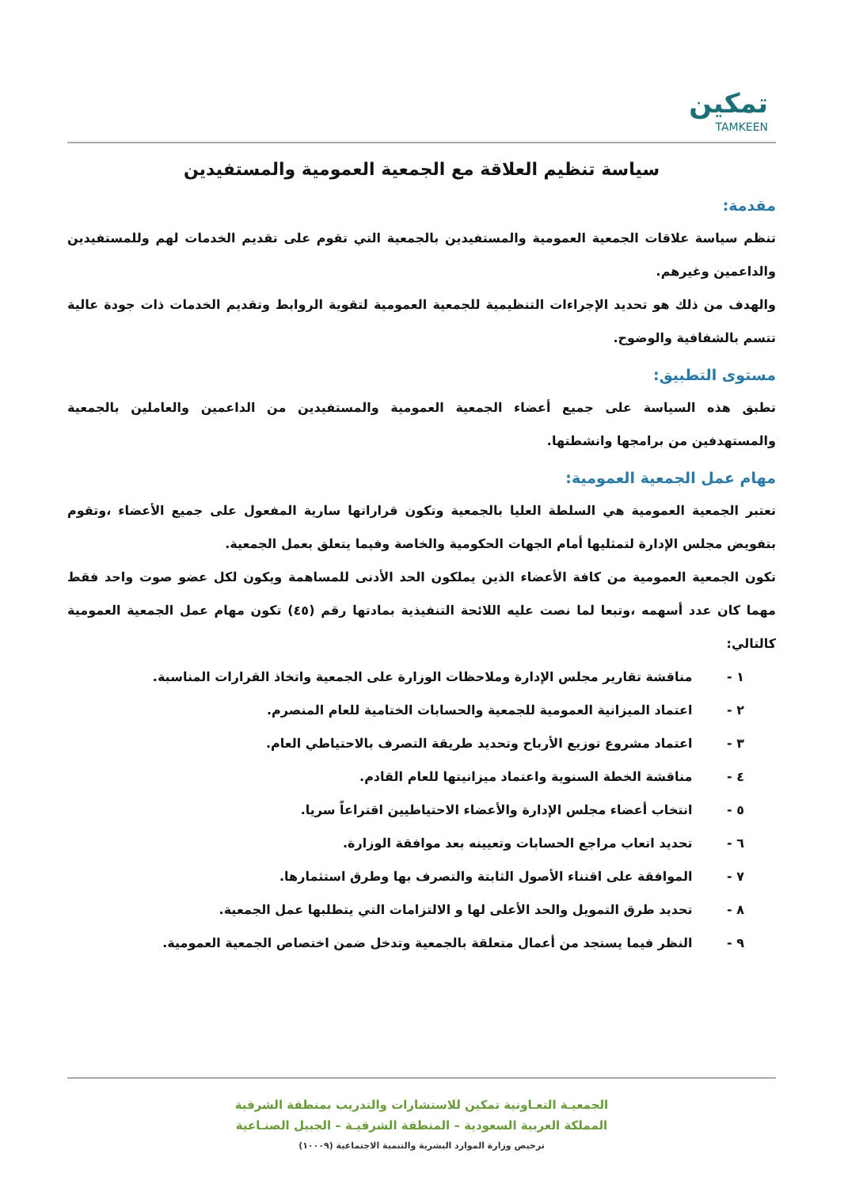تمكين
TAMKEEN
سياسة تنظيم العلاقة مع الجمعية العمومية والمستفيدين
مقدمة:
تنظم سياسة علاقات الجمعية العمومية والمستفيدين بالجمعية التي تقوم على تقديم الخدمات لهم وللمستفيدين والداعمين وغيرهم.
والهدف من ذلك هو تحديد الإجراءات التنظيمية للجمعية العمومية لتقوية الروابط وتقديم الخدمات ذات جودة عالية تتسم بالشفافية والوضوح.
مستوى التطبيق:
تطبق هذه السياسة على جميع أعضاء الجمعية العمومية والمستفيدين من الداعمين والعاملين بالجمعية والمستهدفين من برامجها وانشطتها.
مهام عمل الجمعية العمومية:
تعتبر الجمعية العمومية هي السلطة العليا بالجمعية وتكون قراراتها سارية المفعول على جميع الأعضاء ،وتقوم بتفويض مجلس الإدارة لتمثليها أمام الجهات الحكومية والخاصة وفيما يتعلق بعمل الجمعية.
تكون الجمعية العمومية من كافة الأعضاء الذين يملكون الحد الأدنى للمساهمة ويكون لكل عضو صوت واحد فقط مهما كان عدد أسهمه ،وتبعا لما نصت عليه اللائحة التنفيذية بمادتها رقم (٤٥) تكون مهام عمل الجمعية العمومية كالتالي:
١ - مناقشة تقارير مجلس الإدارة وملاحظات الوزارة على الجمعية واتخاذ القرارات المناسبة.
٢ - اعتماد الميزانية العمومية للجمعية والحسابات الختامية للعام المنصرم.
٣ - اعتماد مشروع توزيع الأرباح وتحديد طريقة التصرف بالاحتياطي العام.
٤ - مناقشة الخطة السنوية واعتماد ميزانيتها للعام القادم.
٥ - انتخاب أعضاء مجلس الإدارة والأعضاء الاحتياطيين اقتراعاً سريا.
٦ - تحديد اتعاب مراجع الحسابات وتعيينه بعد موافقة الوزارة.
٧ - الموافقة على اقتناء الأصول الثابتة والتصرف بها وطرق استثمارها.
٨ - تحديد طرق التمويل والحد الأعلى لها و الالتزامات التي يتطلبها عمل الجمعية.
٩ - النظر فيما يستجد من أعمال متعلقة بالجمعية وتدخل ضمن اختصاص الجمعية العمومية.
الجمعيـة التعـاونية تمكين للاستشارات والتدريب بمنطقة الشرقية
المملكة العربية السعودية – المنطقة الشرقيـة – الجبيل الصنـاعية
ترخيص وزارة الموارد البشرية والتنمية الاجتماعية (١٠٠٠٩)